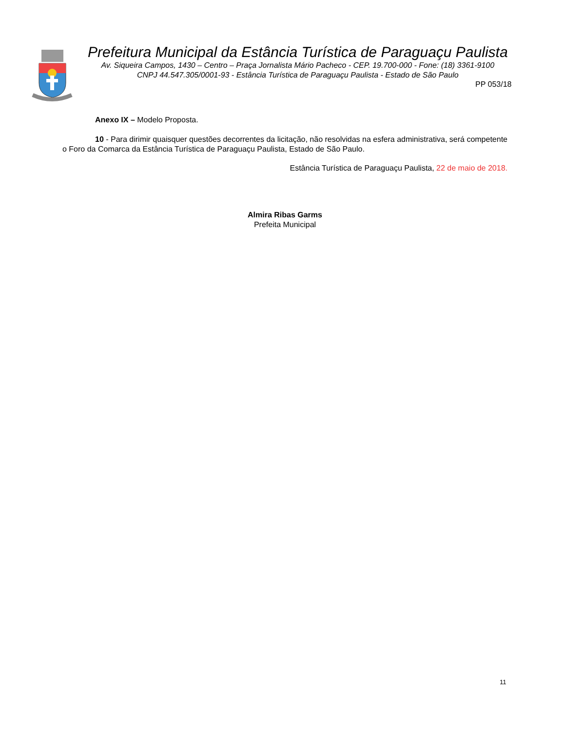Prefeitura Municipal da Estância Turística de Paraguaçu Paulista
Av. Siqueira Campos, 1430 – Centro – Praça Jornalista Mário Pacheco - CEP. 19.700-000 - Fone: (18) 3361-9100
CNPJ 44.547.305/0001-93 - Estância Turística de Paraguaçu Paulista - Estado de São Paulo
PP 053/18
Anexo IX – Modelo Proposta.
10 - Para dirimir quaisquer questões decorrentes da licitação, não resolvidas na esfera administrativa, será competente o Foro da Comarca da Estância Turística de Paraguaçu Paulista, Estado de São Paulo.
Estância Turística de Paraguaçu Paulista, 22 de maio de 2018.
Almira Ribas Garms
Prefeita Municipal
11